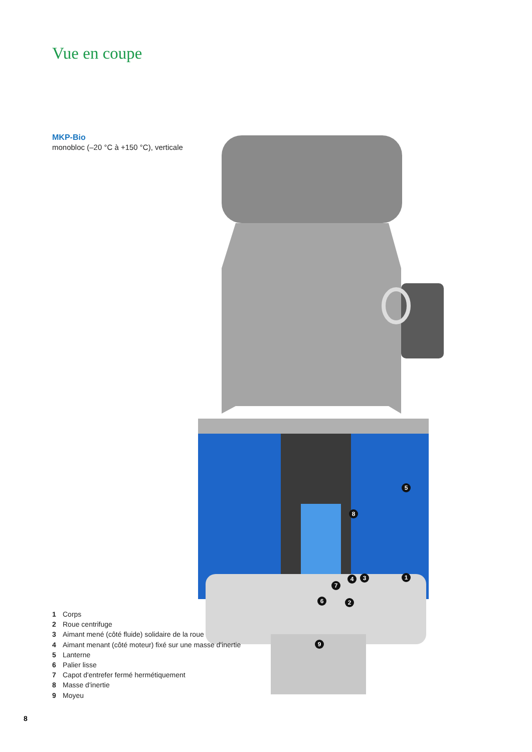Vue en coupe
MKP-Bio
monobloc (–20 °C à +150 °C), verticale
5
8
1
4
3
7
6
2
9
1 Corps
2 Roue centrifuge
3 Aimant mené (côté fluide) solidaire de la roue
4 Aimant menant (côté moteur) fixé sur une masse d'inertie
5 Lanterne
6 Palier lisse
7 Capot d'entrefer fermé hermétiquement
8 Masse d'inertie
9 Moyeu
8